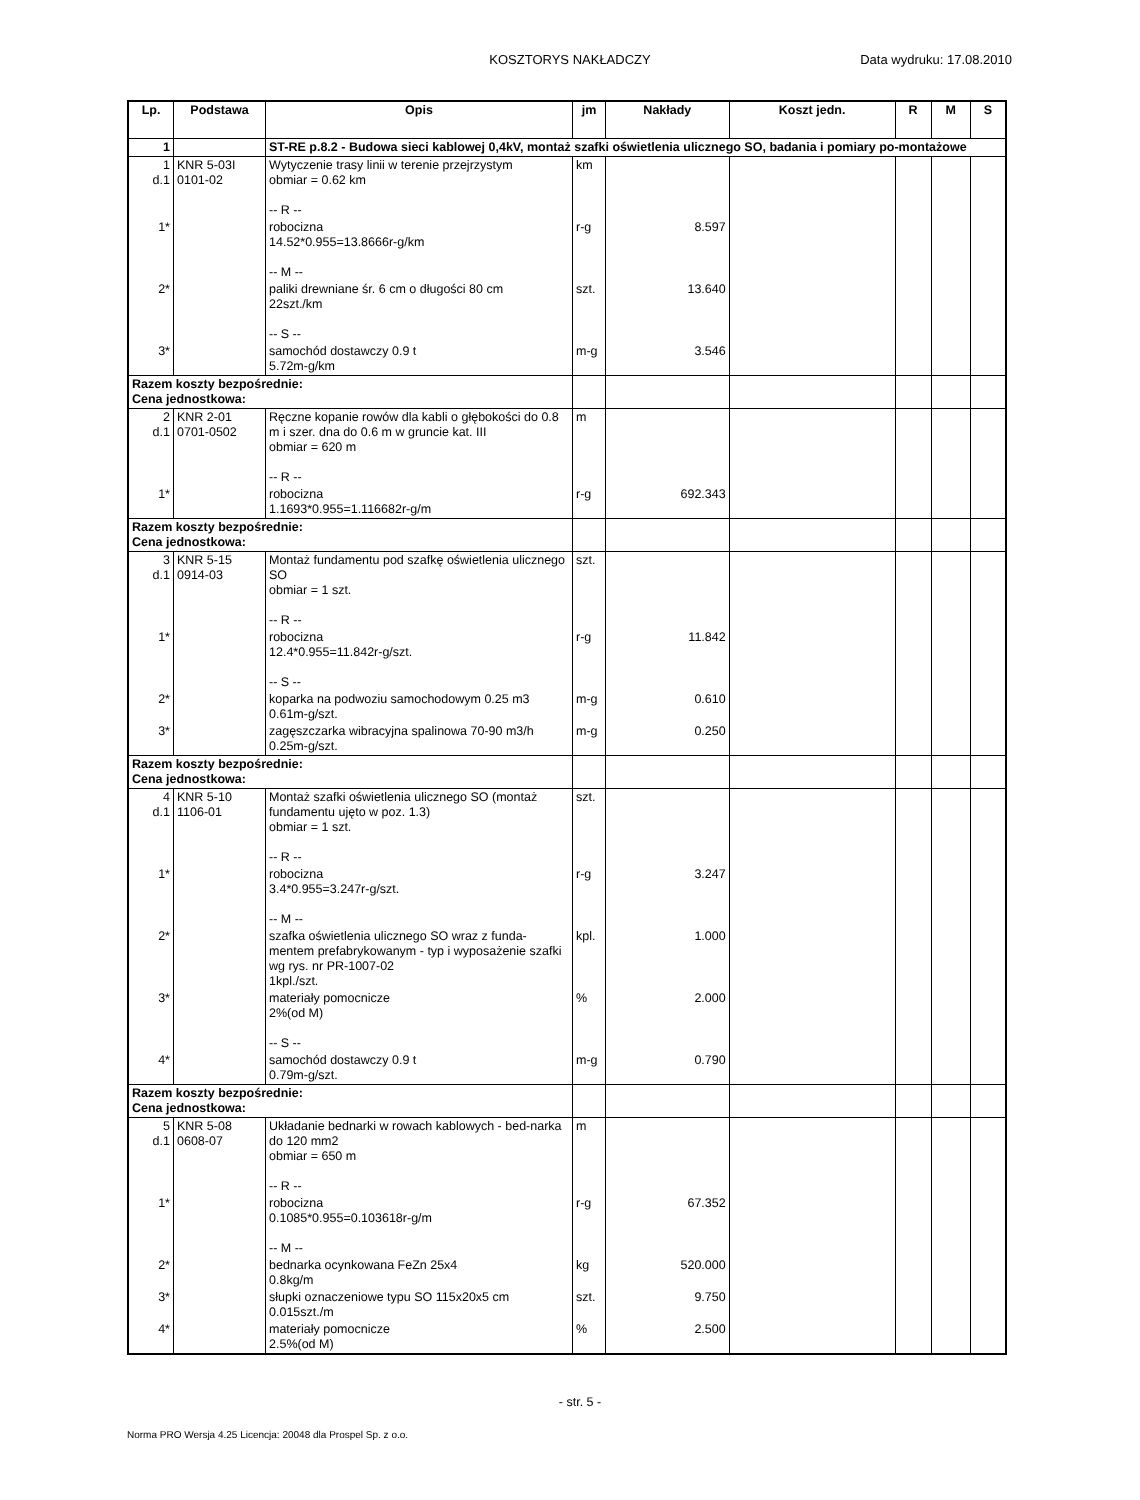KOSZTORYS NAKŁADCZY Data wydruku: 17.08.2010
| Lp. | Podstawa | Opis | jm | Nakłady | Koszt jedn. | R | M | S |
| --- | --- | --- | --- | --- | --- | --- | --- | --- |
| 1 | | ST-RE p.8.2 - Budowa sieci kablowej 0,4kV, montaż szafki oświetlenia ulicznego SO, badania i pomiary po-montażowe | | | | | | |
| 1 d.1 | KNR 5-03I 0101-02 | Wytyczenie trasy linii w terenie przejrzystym obmiar = 0.62 km -- R -- | km | | | | | |
| 1* | | robocizna 14.52*0.955=13.8666r-g/km -- M -- | r-g | 8.597 | | | | |
| 2* | | paliki drewniane śr. 6 cm o długości 80 cm 22szt./km -- S -- | szt. | 13.640 | | | | |
| 3* | | samochód dostawczy 0.9 t 5.72m-g/km | m-g | 3.546 | | | | |
| Razem koszty bezpośrednie: Cena jednostkowa: | | | | | | | | |
| 2 d.1 | KNR 2-01 0701-0502 | Ręczne kopanie rowów dla kabli o głębokości do 0.8 m i szer. dna do 0.6 m w gruncie kat. III obmiar = 620 m -- R -- | m | | | | | |
| 1* | | robocizna 1.1693*0.955=1.116682r-g/m | r-g | 692.343 | | | | |
| Razem koszty bezpośrednie: Cena jednostkowa: | | | | | | | | |
| 3 d.1 | KNR 5-15 0914-03 | Montaż fundamentu pod szafkę oświetlenia ulicznego SO obmiar = 1 szt. -- R -- | szt. | | | | | |
| 1* | | robocizna 12.4*0.955=11.842r-g/szt. -- S -- | r-g | 11.842 | | | | |
| 2* | | koparka na podwoziu samochodowym 0.25 m3 0.61m-g/szt. | m-g | 0.610 | | | | |
| 3* | | zagęszczarka wibracyjna spalinowa 70-90 m3/h 0.25m-g/szt. | m-g | 0.250 | | | | |
| Razem koszty bezpośrednie: Cena jednostkowa: | | | | | | | | |
| 4 d.1 | KNR 5-10 1106-01 | Montaż szafki oświetlenia ulicznego SO (montaż fundamentu ujęto w poz. 1.3) obmiar = 1 szt. -- R -- | szt. | | | | | |
| 1* | | robocizna 3.4*0.955=3.247r-g/szt. -- M -- | r-g | 3.247 | | | | |
| 2* | | szafka oświetlenia ulicznego SO wraz z funda-mentem prefabrykowanym - typ i wyposażenie szafki wg rys. nr PR-1007-02 1kpl./szt. | kpl. | 1.000 | | | | |
| 3* | | materiały pomocnicze 2%(od M) -- S -- | % | 2.000 | | | | |
| 4* | | samochód dostawczy 0.9 t 0.79m-g/szt. | m-g | 0.790 | | | | |
| Razem koszty bezpośrednie: Cena jednostkowa: | | | | | | | | |
| 5 d.1 | KNR 5-08 0608-07 | Układanie bednarki w rowach kablowych - bed-narka do 120 mm2 obmiar = 650 m -- R -- | m | | | | | |
| 1* | | robocizna 0.1085*0.955=0.103618r-g/m -- M -- | r-g | 67.352 | | | | |
| 2* | | bednarka ocynkowana FeZn 25x4 0.8kg/m | kg | 520.000 | | | | |
| 3* | | słupki oznaczeniowe typu SO 115x20x5 cm 0.015szt./m | szt. | 9.750 | | | | |
| 4* | | materiały pomocnicze 2.5%(od M) | % | 2.500 | | | | |
- str. 5 -
Norma PRO Wersja 4.25 Licencja: 20048 dla Prospel Sp. z o.o.